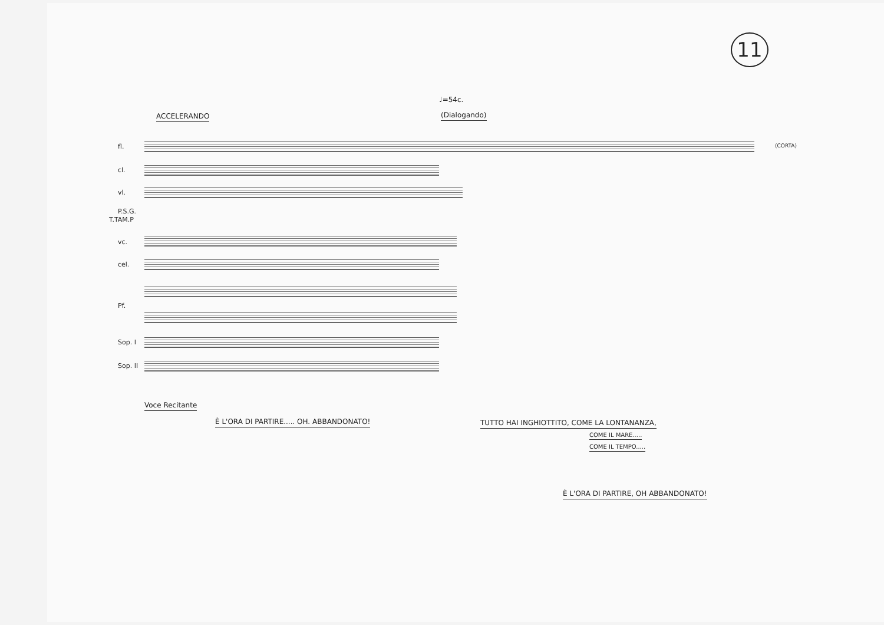11
♩=54c.
ACCELERANDO (Dialogando)
(CORTA)
fl.
cl.
vl.
P.S.G.
T.TAM.P
vc.
cel.
Pf.
Sop. I
Sop. II
Voce Recitante
È L'ORA DI PARTIRE..... OH. ABBANDONATO! TUTTO HAI INGHIOTTITO, COME LA LONTANANZA,
COME IL MARE.....
COME IL TEMPO.....
È L'ORA DI PARTIRE, OH ABBANDONATO!